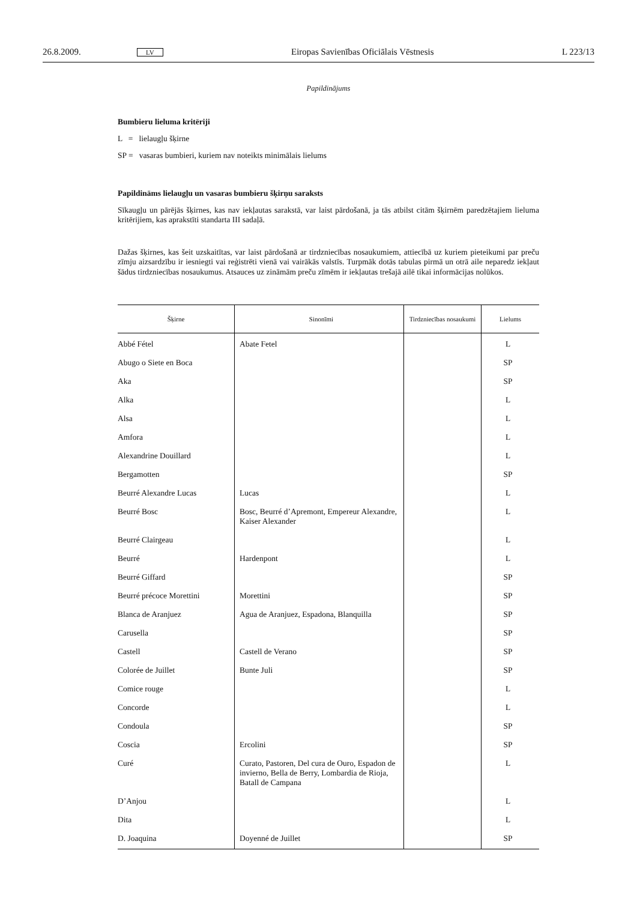26.8.2009. LV Eiropas Savienības Oficiālais Vēstnesis L 223/13
Papildinājums
Bumbieru lieluma kritēriji
L = lielaugļu šķirne
SP = vasaras bumbieri, kuriem nav noteikts minimālais lielums
Papildināms lielaugļu un vasaras bumbieru šķirņu saraksts
Sīkaugļu un pārējās šķirnes, kas nav iekļautas sarakstā, var laist pārdošanā, ja tās atbilst citām šķirnēm paredzētajiem lieluma kritērijiem, kas aprakstīti standarta III sadaļā.
Dažas šķirnes, kas šeit uzskaitītas, var laist pārdošanā ar tirdzniecības nosaukumiem, attiecībā uz kuriem pieteikumi par preču zīmju aizsardzību ir iesniegti vai reģistrēti vienā vai vairākās valstīs. Turpmāk dotās tabulas pirmā un otrā aile neparedz iekļaut šādus tirdzniecības nosaukumus. Atsauces uz zināmām preču zīmēm ir iekļautas trešajā ailē tikai informācijas nolūkos.
| Šķirne | Sinonīmi | Tirdzniecības nosaukumi | Lielums |
| --- | --- | --- | --- |
| Abbé Fétel | Abate Fetel | | L |
| Abugo o Siete en Boca | | | SP |
| Aka | | | SP |
| Alka | | | L |
| Alsa | | | L |
| Amfora | | | L |
| Alexandrine Douillard | | | L |
| Bergamotten | | | SP |
| Beurré Alexandre Lucas | Lucas | | L |
| Beurré Bosc | Bosc, Beurré d’Apremont, Empereur Alexandre, Kaiser Alexander | | L |
| Beurré Clairgeau | | | L |
| Beurré | Hardenpont | | L |
| Beurré Giffard | | | SP |
| Beurré précoce Morettini | Morettini | | SP |
| Blanca de Aranjuez | Agua de Aranjuez, Espadona, Blanquilla | | SP |
| Carusella | | | SP |
| Castell | Castell de Verano | | SP |
| Colorée de Juillet | Bunte Juli | | SP |
| Comice rouge | | | L |
| Concorde | | | L |
| Condoula | | | SP |
| Coscia | Ercolini | | SP |
| Curé | Curato, Pastoren, Del cura de Ouro, Espadon de invierno, Bella de Berry, Lombardia de Rioja, Batall de Campana | | L |
| D’Anjou | | | L |
| Dita | | | L |
| D. Joaquina | Doyenné de Juillet | | SP |